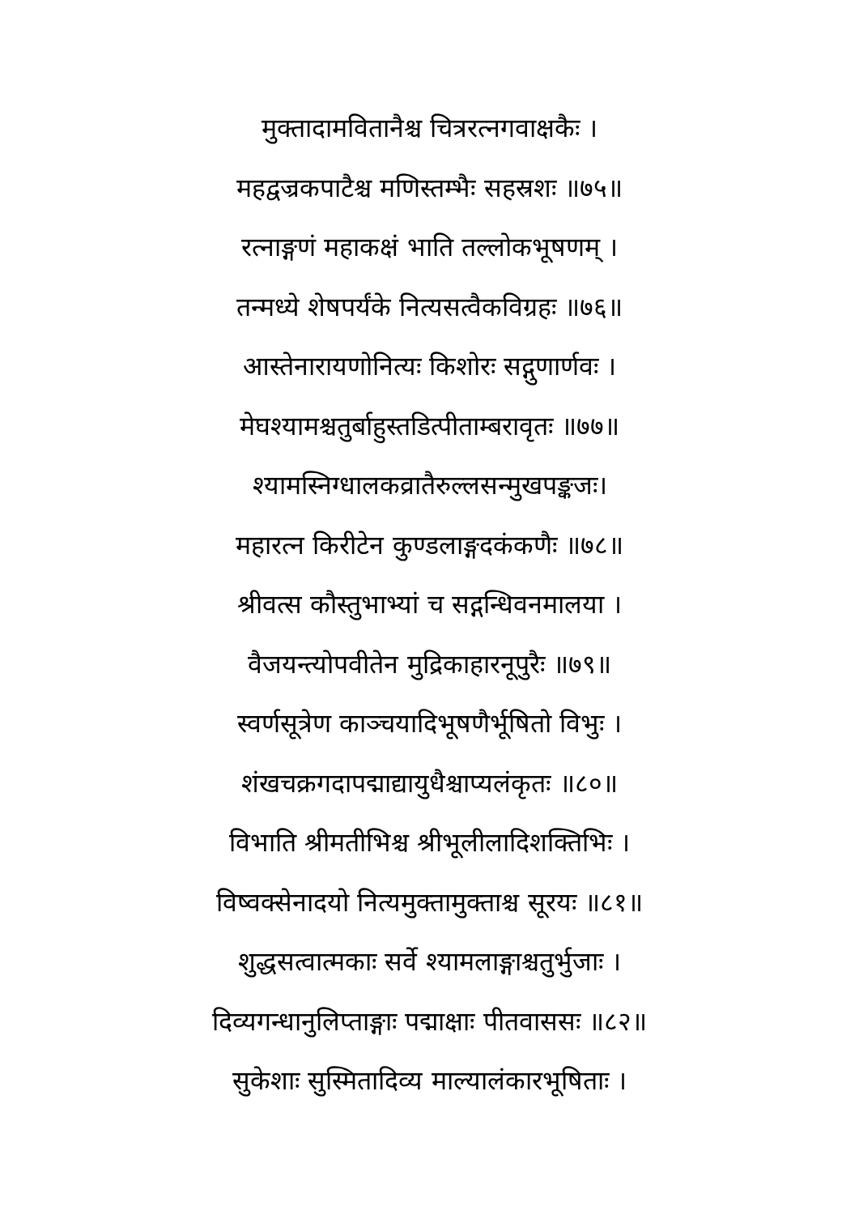मुक्तादामवितानैश्च चित्ररत्नगवाक्षकैः ।
महद्वज्रकपाटैश्च मणिस्तम्भैः सहस्रशः ॥७५॥
रत्नाङ्गणं महाकक्षं भाति तल्लोकभूषणम् ।
तन्मध्ये शेषपर्यंके नित्यसत्वैकविग्रहः ॥७६॥
आस्तेनारायणोनित्यः किशोरः सद्गुणार्णवः ।
मेघश्यामश्चतुर्बाहुस्तडित्पीताम्बरावृतः ॥७७॥
श्यामस्निग्धालकव्रातैरुल्लसन्मुखपङ्कजः।
महारत्न किरीटेन कुण्डलाङ्गदकंकणैः ॥७८॥
श्रीवत्स कौस्तुभाभ्यां च सद्गन्धिवनमालया ।
वैजयन्त्योपवीतेन मुद्रिकाहारनूपुरैः ॥७९॥
स्वर्णसूत्रेण काञ्चयादिभूषणैर्भूषितो विभुः ।
शंखचक्रगदापद्माद्यायुधैश्चाप्यलंकृतः ॥८०॥
विभाति श्रीमतीभिश्च श्रीभूलीलादिशक्तिभिः ।
विष्वक्सेनादयो नित्यमुक्तामुक्ताश्च सूरयः ॥८१॥
शुद्धसत्वात्मकाः सर्वे श्यामलाङ्गाश्चतुर्भुजाः ।
दिव्यगन्धानुलिप्ताङ्गाः पद्माक्षाः पीतवाससः ॥८२॥
सुकेशाः सुस्मितादिव्य माल्यालंकारभूषिताः ।